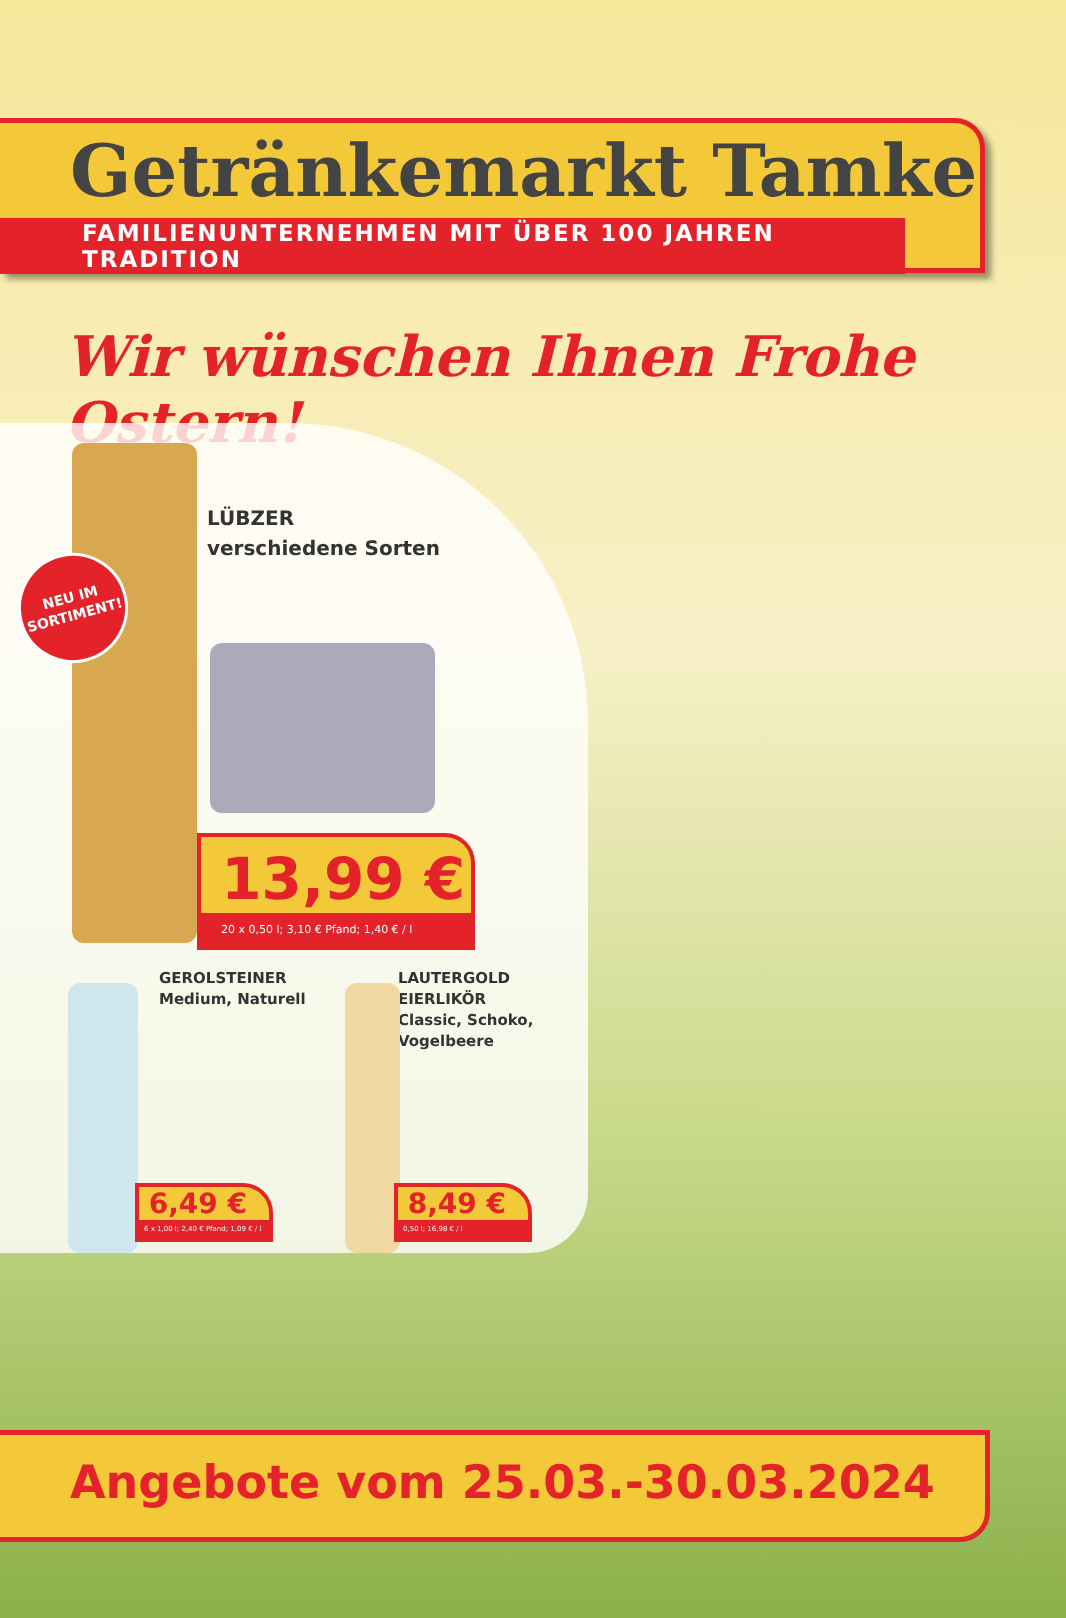Getränkemarkt Tamke
FAMILIENUNTERNEHMEN MIT ÜBER 100 JAHREN TRADITION
Wir wünschen Ihnen Frohe Ostern!
NEU IM
SORTIMENT!
LÜBZER
verschiedene Sorten
13,99 €
20 x 0,50 l; 3,10 € Pfand; 1,40 € / l
GEROLSTEINER
Medium, Naturell
LAUTERGOLD EIERLIKÖR
Classic, Schoko,
Vogelbeere
6,49 €
6 x 1,00 l; 2,40 € Pfand; 1,09 € / l
8,49 €
0,50 l; 16,98 € / l
Angebote vom 25.03.-30.03.2024